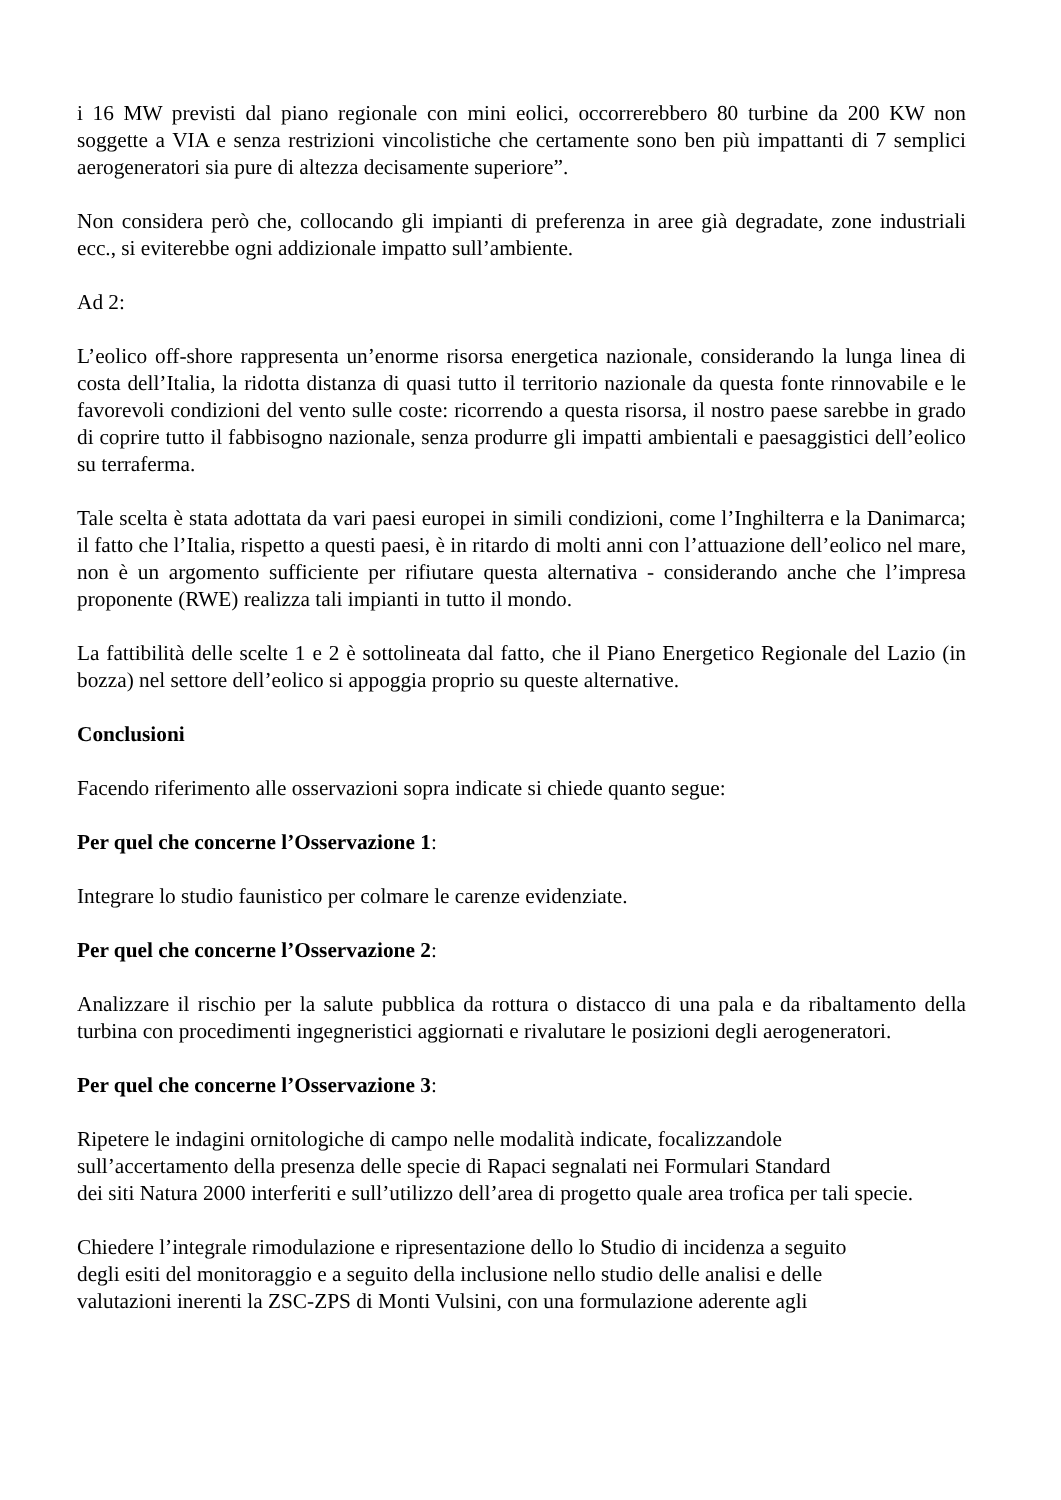i 16 MW previsti dal piano regionale con mini eolici, occorrerebbero 80 turbine da 200 KW non soggette a VIA e senza restrizioni vincolistiche che certamente sono ben più impattanti di 7 semplici aerogeneratori sia pure di altezza decisamente superiore”.
Non considera però che, collocando gli impianti di preferenza in aree già degradate, zone industriali ecc., si eviterebbe ogni addizionale impatto sull’ambiente.
Ad 2:
L’eolico off-shore rappresenta un’enorme risorsa energetica nazionale, considerando la lunga linea di costa dell’Italia, la ridotta distanza di quasi tutto il territorio nazionale da questa fonte rinnovabile e le favorevoli condizioni del vento sulle coste: ricorrendo a questa risorsa, il nostro paese sarebbe in grado di coprire tutto il fabbisogno nazionale, senza produrre gli impatti ambientali e paesaggistici dell’eolico su terraferma.
Tale scelta è stata adottata da vari paesi europei in simili condizioni, come l’Inghilterra e la Danimarca; il fatto che l’Italia, rispetto a questi paesi, è in ritardo di molti anni con l’attuazione dell’eolico nel mare, non è un argomento sufficiente per rifiutare questa alternativa - considerando anche che l’impresa proponente (RWE) realizza tali impianti in tutto il mondo.
La fattibilità delle scelte 1 e 2 è sottolineata dal fatto, che il Piano Energetico Regionale del Lazio (in bozza) nel settore dell’eolico si appoggia proprio su queste alternative.
Conclusioni
Facendo riferimento alle osservazioni sopra indicate si chiede quanto segue:
Per quel che concerne l’Osservazione 1:
Integrare lo studio faunistico per colmare le carenze evidenziate.
Per quel che concerne l’Osservazione 2:
Analizzare il rischio per la salute pubblica da rottura o distacco di una pala e da ribaltamento della turbina con procedimenti ingegneristici aggiornati e rivalutare le posizioni degli aerogeneratori.
Per quel che concerne l’Osservazione 3:
Ripetere le indagini ornitologiche di campo nelle modalità indicate, focalizzandole
sull’accertamento della presenza delle specie di Rapaci segnalati nei Formulari Standard
dei siti Natura 2000 interferiti e sull’utilizzo dell’area di progetto quale area trofica per tali specie.
Chiedere l’integrale rimodulazione e ripresentazione dello lo Studio di incidenza a seguito
degli esiti del monitoraggio e a seguito della inclusione nello studio delle analisi e delle
valutazioni inerenti la ZSC-ZPS di Monti Vulsini, con una formulazione aderente agli